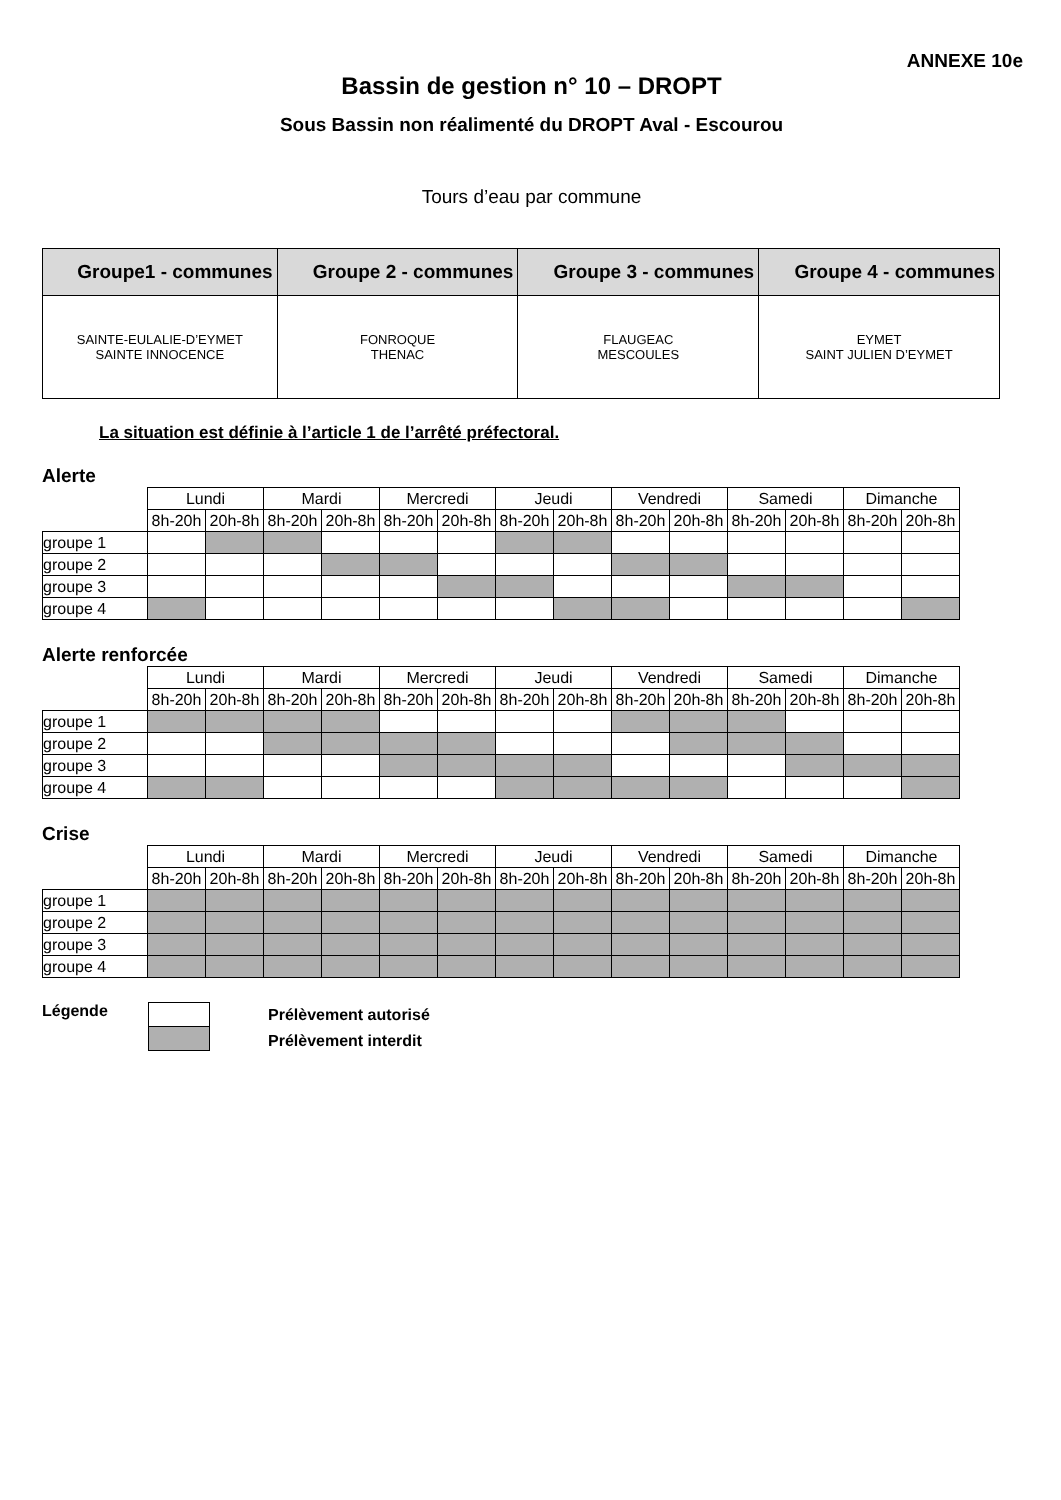ANNEXE 10e
Bassin de gestion n° 10 – DROPT
Sous Bassin non réalimenté du DROPT Aval - Escourou
Tours d’eau par commune
| Groupe1 - communes | Groupe 2 - communes | Groupe 3 - communes | Groupe 4 - communes |
| --- | --- | --- | --- |
| SAINTE-EULALIE-D’EYMET SAINTE INNOCENCE | FONROQUE THENAC | FLAUGEAC MESCOULES | EYMET SAINT JULIEN D’EYMET |
La situation est définie à l’article 1 de l’arrêté préfectoral.
Alerte
| | Lundi | | Mardi | | Mercredi | | Jeudi | | Vendredi | | Samedi | | Dimanche | |
| | 8h-20h | 20h-8h | 8h-20h | 20h-8h | 8h-20h | 20h-8h | 8h-20h | 20h-8h | 8h-20h | 20h-8h | 8h-20h | 20h-8h | 8h-20h | 20h-8h |
| groupe 1 | | | | | | | | | | | | | | |
| groupe 2 | | | | | | | | | | | | | | |
| groupe 3 | | | | | | | | | | | | | | |
| groupe 4 | | | | | | | | | | | | | | |
Alerte renforcée
| | Lundi | | Mardi | | Mercredi | | Jeudi | | Vendredi | | Samedi | | Dimanche | |
| | 8h-20h | 20h-8h | 8h-20h | 20h-8h | 8h-20h | 20h-8h | 8h-20h | 20h-8h | 8h-20h | 20h-8h | 8h-20h | 20h-8h | 8h-20h | 20h-8h |
| groupe 1 | | | | | | | | | | | | | | |
| groupe 2 | | | | | | | | | | | | | | |
| groupe 3 | | | | | | | | | | | | | | |
| groupe 4 | | | | | | | | | | | | | | |
Crise
| | Lundi | | Mardi | | Mercredi | | Jeudi | | Vendredi | | Samedi | | Dimanche | |
| | 8h-20h | 20h-8h | 8h-20h | 20h-8h | 8h-20h | 20h-8h | 8h-20h | 20h-8h | 8h-20h | 20h-8h | 8h-20h | 20h-8h | 8h-20h | 20h-8h |
| groupe 1 | | | | | | | | | | | | | | |
| groupe 2 | | | | | | | | | | | | | | |
| groupe 3 | | | | | | | | | | | | | | |
| groupe 4 | | | | | | | | | | | | | | |
Légende
Prélèvement autorisé
Prélèvement interdit